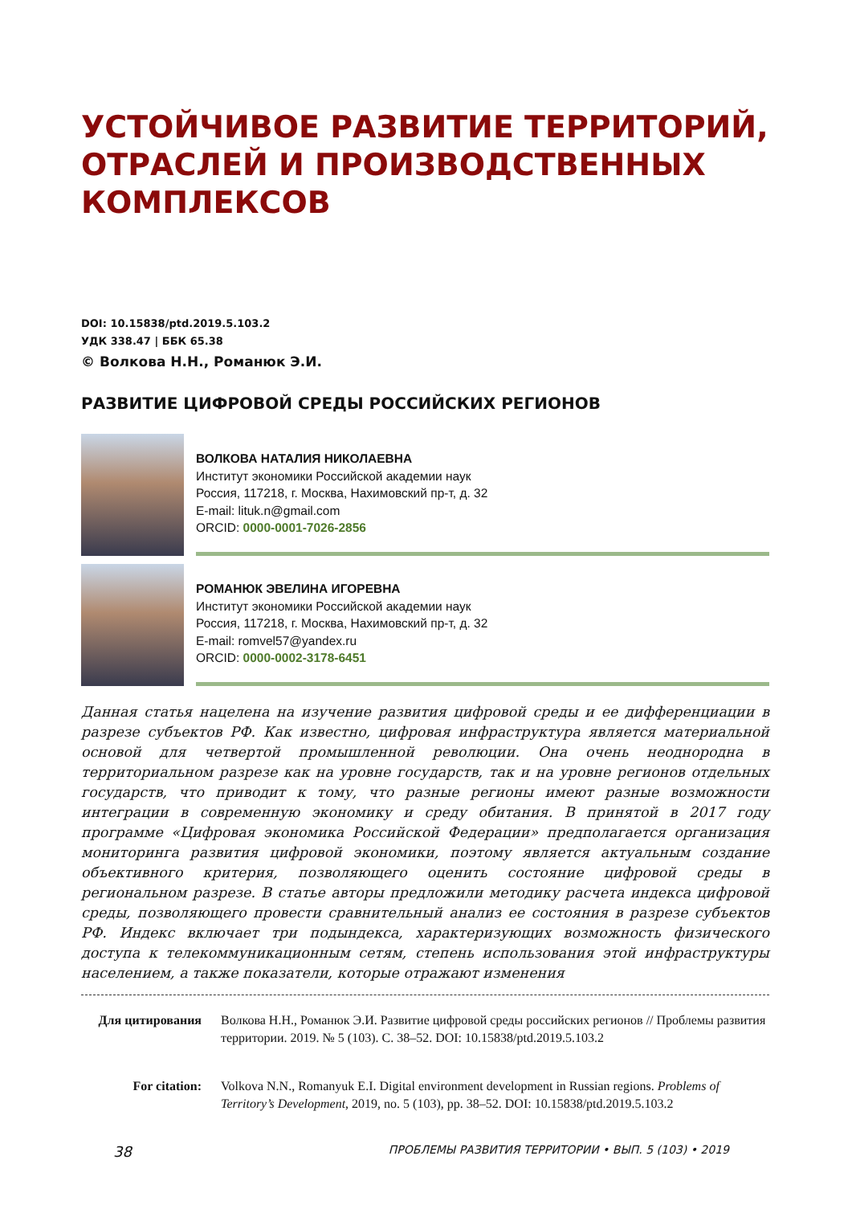УСТОЙЧИВОЕ РАЗВИТИЕ ТЕРРИТОРИЙ, ОТРАСЛЕЙ И ПРОИЗВОДСТВЕННЫХ КОМПЛЕКСОВ
DOI: 10.15838/ptd.2019.5.103.2
УДК 338.47 | ББК 65.38
© Волкова Н.Н., Романюк Э.И.
РАЗВИТИЕ ЦИФРОВОЙ СРЕДЫ РОССИЙСКИХ РЕГИОНОВ
ВОЛКОВА НАТАЛИЯ НИКОЛАЕВНА
Институт экономики Российской академии наук
Россия, 117218, г. Москва, Нахимовский пр-т, д. 32
E-mail: lituk.n@gmail.com
ORCID: 0000-0001-7026-2856
РОМАНЮК ЭВЕЛИНА ИГОРЕВНА
Институт экономики Российской академии наук
Россия, 117218, г. Москва, Нахимовский пр-т, д. 32
E-mail: romvel57@yandex.ru
ORCID: 0000-0002-3178-6451
Данная статья нацелена на изучение развития цифровой среды и ее дифференциации в разрезе субъектов РФ. Как известно, цифровая инфраструктура является материальной основой для четвертой промышленной революции. Она очень неоднородна в территориальном разрезе как на уровне государств, так и на уровне регионов отдельных государств, что приводит к тому, что разные регионы имеют разные возможности интеграции в современную экономику и среду обитания. В принятой в 2017 году программе «Цифровая экономика Российской Федерации» предполагается организация мониторинга развития цифровой экономики, поэтому является актуальным создание объективного критерия, позволяющего оценить состояние цифровой среды в региональном разрезе. В статье авторы предложили методику расчета индекса цифровой среды, позволяющего провести сравнительный анализ ее состояния в разрезе субъектов РФ. Индекс включает три подындекса, характеризующих возможность физического доступа к телекоммуникационным сетям, степень использования этой инфраструктуры населением, а также показатели, которые отражают изменения
Для цитирования Волкова Н.Н., Романюк Э.И. Развитие цифровой среды российских регионов // Проблемы развития территории. 2019. № 5 (103). С. 38–52. DOI: 10.15838/ptd.2019.5.103.2
For citation: Volkova N.N., Romanyuk E.I. Digital environment development in Russian regions. Problems of Territory’s Development, 2019, no. 5 (103), pp. 38–52. DOI: 10.15838/ptd.2019.5.103.2
38 ПРОБЛЕМЫ РАЗВИТИЯ ТЕРРИТОРИИ • ВЫП. 5 (103) • 2019